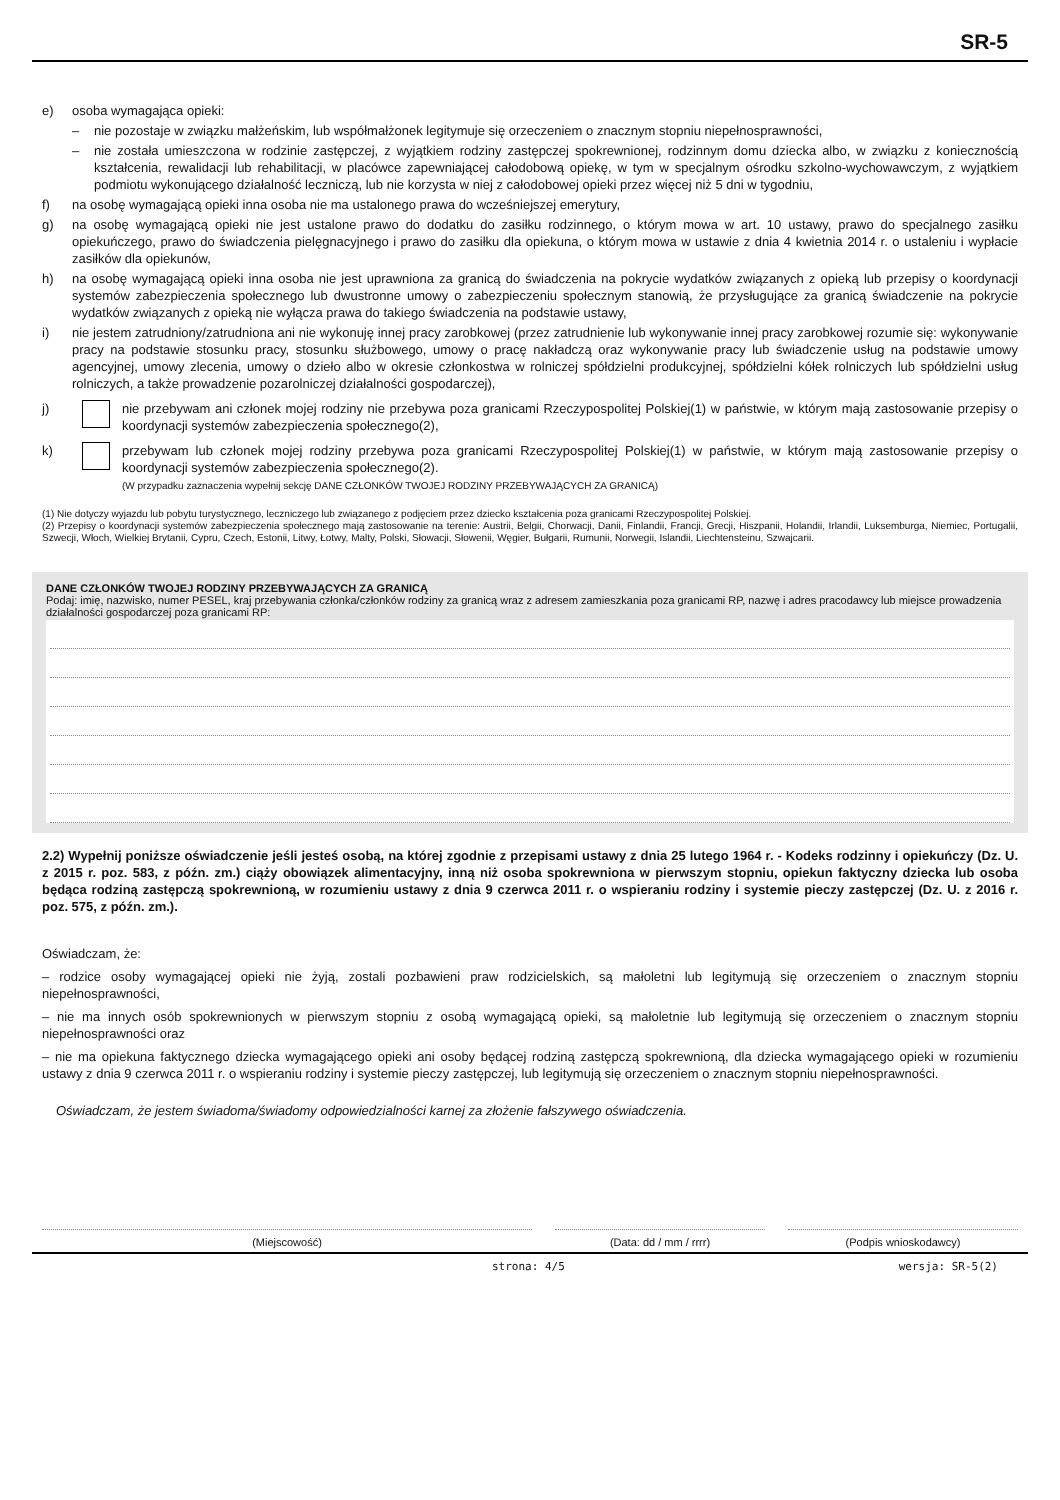SR-5
e) osoba wymagająca opieki:
– nie pozostaje w związku małżeńskim, lub współmałżonek legitymuje się orzeczeniem o znacznym stopniu niepełnosprawności,
– nie została umieszczona w rodzinie zastępczej, z wyjątkiem rodziny zastępczej spokrewnionej, rodzinnym domu dziecka albo, w związku z koniecznością kształcenia, rewalidacji lub rehabilitacji, w placówce zapewniającej całodobową opiekę, w tym w specjalnym ośrodku szkolno-wychowawczym, z wyjątkiem podmiotu wykonującego działalność leczniczą, lub nie korzysta w niej z całodobowej opieki przez więcej niż 5 dni w tygodniu,
f) na osobę wymagającą opieki inna osoba nie ma ustalonego prawa do wcześniejszej emerytury,
g) na osobę wymagającą opieki nie jest ustalone prawo do dodatku do zasiłku rodzinnego, o którym mowa w art. 10 ustawy, prawo do specjalnego zasiłku opiekuńczego, prawo do świadczenia pielęgnacyjnego i prawo do zasiłku dla opiekuna, o którym mowa w ustawie z dnia 4 kwietnia 2014 r. o ustaleniu i wypłacie zasiłków dla opiekunów,
h) na osobę wymagającą opieki inna osoba nie jest uprawniona za granicą do świadczenia na pokrycie wydatków związanych z opieką lub przepisy o koordynacji systemów zabezpieczenia społecznego lub dwustronne umowy o zabezpieczeniu społecznym stanowią, że przysługujące za granicą świadczenie na pokrycie wydatków związanych z opieką nie wyłącza prawa do takiego świadczenia na podstawie ustawy,
i) nie jestem zatrudniony/zatrudniona ani nie wykonuję innej pracy zarobkowej (przez zatrudnienie lub wykonywanie innej pracy zarobkowej rozumie się: wykonywanie pracy na podstawie stosunku pracy, stosunku służbowego, umowy o pracę nakładczą oraz wykonywanie pracy lub świadczenie usług na podstawie umowy agencyjnej, umowy zlecenia, umowy o dzieło albo w okresie członkostwa w rolniczej spółdzielni produkcyjnej, spółdzielni kółek rolniczych lub spółdzielni usług rolniczych, a także prowadzenie pozarolniczej działalności gospodarczej),
j) nie przebywam ani członek mojej rodziny nie przebywa poza granicami Rzeczypospolitej Polskiej(1) w państwie, w którym mają zastosowanie przepisy o koordynacji systemów zabezpieczenia społecznego(2),
k) przebywam lub członek mojej rodziny przebywa poza granicami Rzeczypospolitej Polskiej(1) w państwie, w którym mają zastosowanie przepisy o koordynacji systemów zabezpieczenia społecznego(2).
(W przypadku zaznaczenia wypełnij sekcję DANE CZŁONKÓW TWOJEJ RODZINY PRZEBYWAJĄCYCH ZA GRANICĄ)
(1) Nie dotyczy wyjazdu lub pobytu turystycznego, leczniczego lub związanego z podjęciem przez dziecko kształcenia poza granicami Rzeczypospolitej Polskiej.
(2) Przepisy o koordynacji systemów zabezpieczenia społecznego mają zastosowanie na terenie: Austrii, Belgii, Chorwacji, Danii, Finlandii, Francji, Grecji, Hiszpanii, Holandii, Irlandii, Luksemburga, Niemiec, Portugalii, Szwecji, Włoch, Wielkiej Brytanii, Cypru, Czech, Estonii, Litwy, Łotwy, Malty, Polski, Słowacji, Słowenii, Węgier, Bułgarii, Rumunii, Norwegii, Islandii, Liechtensteinu, Szwajcarii.
DANE CZŁONKÓW TWOJEJ RODZINY PRZEBYWAJĄCYCH ZA GRANICĄ
Podaj: imię, nazwisko, numer PESEL, kraj przebywania członka/członków rodziny za granicą wraz z adresem zamieszkania poza granicami RP, nazwę i adres pracodawcy lub miejsce prowadzenia działalności gospodarczej poza granicami RP:
2.2) Wypełnij poniższe oświadczenie jeśli jesteś osobą, na której zgodnie z przepisami ustawy z dnia 25 lutego 1964 r. - Kodeks rodzinny i opiekuńczy (Dz. U. z 2015 r. poz. 583, z późn. zm.) ciąży obowiązek alimentacyjny, inną niż osoba spokrewniona w pierwszym stopniu, opiekun faktyczny dziecka lub osoba będąca rodziną zastępczą spokrewnioną, w rozumieniu ustawy z dnia 9 czerwca 2011 r. o wspieraniu rodziny i systemie pieczy zastępczej (Dz. U. z 2016 r. poz. 575, z późn. zm.).
Oświadczam, że:
– rodzice osoby wymagającej opieki nie żyją, zostali pozbawieni praw rodzicielskich, są małoletni lub legitymują się orzeczeniem o znacznym stopniu niepełnosprawności,
– nie ma innych osób spokrewnionych w pierwszym stopniu z osobą wymagającą opieki, są małoletnie lub legitymują się orzeczeniem o znacznym stopniu niepełnosprawności oraz
– nie ma opiekuna faktycznego dziecka wymagającego opieki ani osoby będącej rodziną zastępczą spokrewnioną, dla dziecka wymagającego opieki w rozumieniu ustawy z dnia 9 czerwca 2011 r. o wspieraniu rodziny i systemie pieczy zastępczej, lub legitymują się orzeczeniem o znacznym stopniu niepełnosprawności.
Oświadczam, że jestem świadoma/świadomy odpowiedzialności karnej za złożenie fałszywego oświadczenia.
(Miejscowość) (Data: dd / mm / rrrr) (Podpis wnioskodawcy)
strona: 4/5 wersja: SR-5(2)